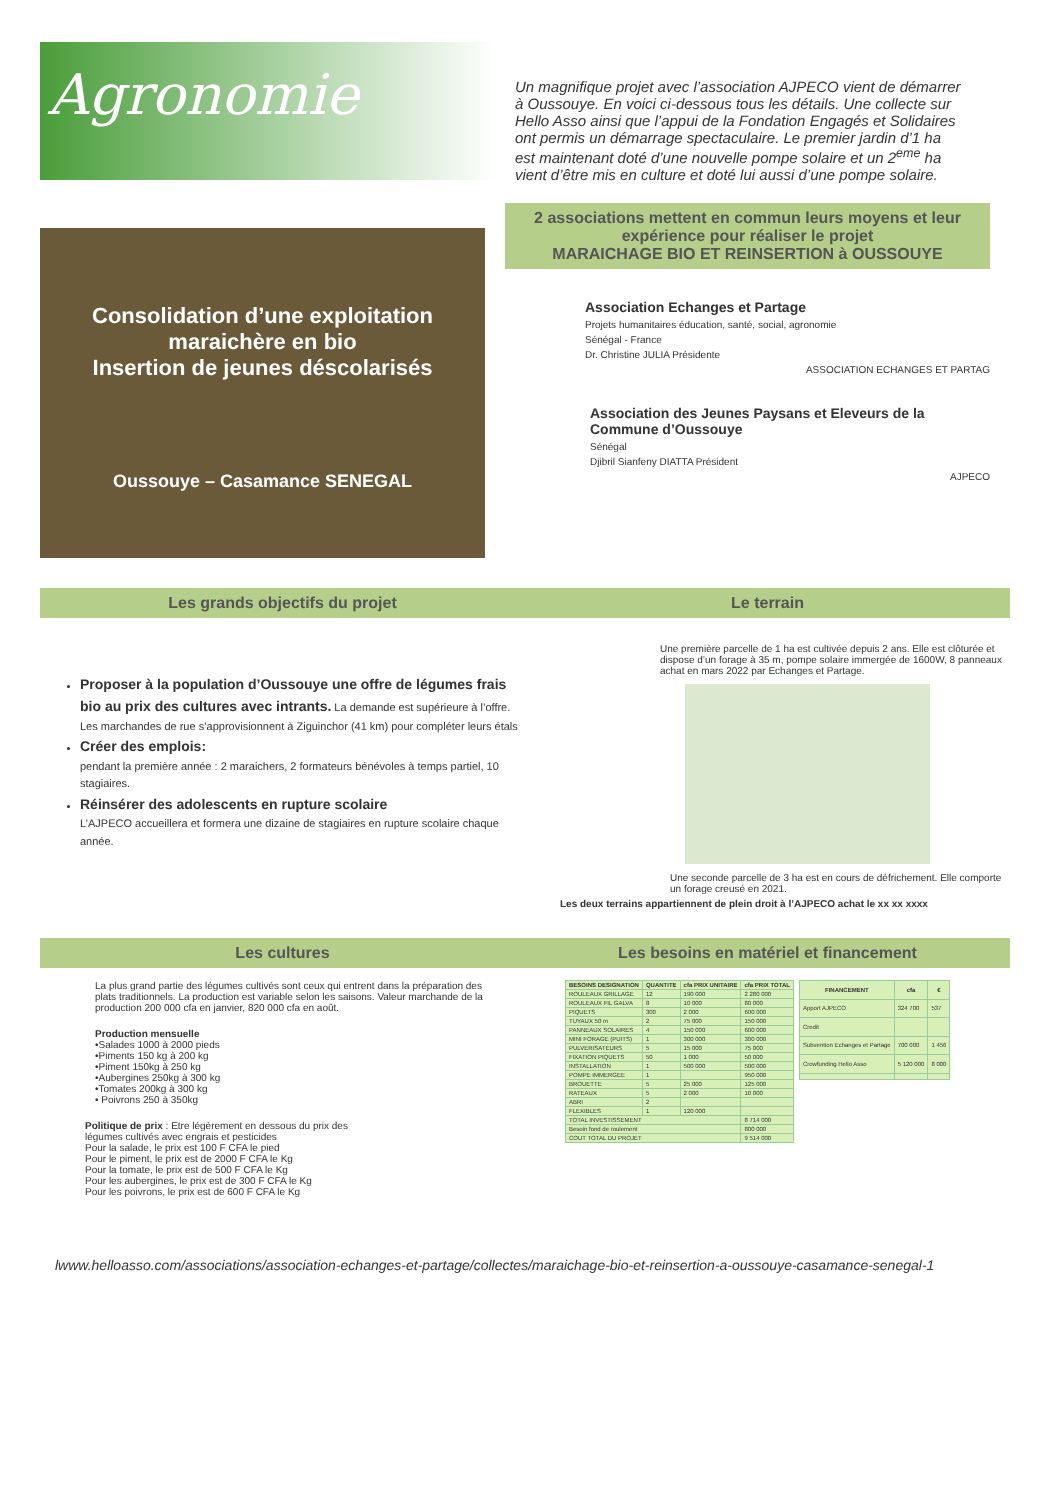Agronomie
Un magnifique projet avec l’association AJPECO vient de démarrer à Oussouye. En voici ci-dessous tous les détails. Une collecte sur Hello Asso ainsi que l’appui de la Fondation Engagés et Solidaires ont permis un démarrage spectaculaire. Le premier jardin d’1 ha est maintenant doté d’une nouvelle pompe solaire et un 2<sup>eme</sup> ha vient d’être mis en culture et doté lui aussi d’une pompe solaire.
Consolidation d’une exploitation maraichère en bio
Insertion de jeunes déscolarisés
Oussouye – Casamance SENEGAL
2 associations mettent en commun leurs moyens et leur expérience pour réaliser le projet
MARAICHAGE BIO ET REINSERTION à OUSSOUYE
Association Echanges et Partage
Projets humanitaires éducation, santé, social, agronomie
Sénégal - France
Dr. Christine JULIA Présidente
ASSOCIATION ECHANGES ET PARTAG
Association des Jeunes Paysans et Eleveurs de la Commune d’Oussouye
Sénégal
Djibril Sianfeny DIATTA Président
AJPECO
Les grands objectifs du projet
Proposer à la population d’Oussouye une offre de légumes frais bio au prix des cultures avec intrants. La demande est supérieure à l’offre. Les marchandes de rue s’approvisionnent à Ziguinchor (41 km) pour compléter leurs étals
Créer des emplois:
pendant la première année : 2 maraichers, 2 formateurs bénévoles à temps partiel, 10 stagiaires.
Réinsérer des adolescents en rupture scolaire
L’AJPECO accueillera et formera une dizaine de stagiaires en rupture scolaire chaque année.
Le terrain
Une première parcelle de 1 ha est cultivée depuis 2 ans. Elle est clôturée et dispose d’un forage à 35 m, pompe solaire immergée de 1600W, 8 panneaux achat en mars 2022 par Echanges et Partage.
Une seconde parcelle de 3 ha est en cours de défrichement. Elle comporte un forage creusé en 2021.
Les deux terrains appartiennent de plein droit à l’AJPECO achat le xx xx xxxx
Les cultures
La plus grand partie des légumes cultivés sont ceux qui entrent dans la préparation des plats traditionnels. La production est variable selon les saisons. Valeur marchande de la production 200 000 cfa en janvier, 820 000 cfa en août.
Production mensuelle
•Salades 1000 à 2000 pieds
•Piments 150 kg à 200 kg
•Piment 150kg à 250 kg
•Aubergines 250kg à 300 kg
•Tomates 200kg à 300 kg
• Poivrons 250 à 350kg
Politique de prix : Etre légèrement en dessous du prix des légumes cultivés avec engrais et pesticides
Pour la salade, le prix est 100 F CFA le pied
Pour le piment, le prix est de 2000 F CFA le Kg
Pour la tomate, le prix est de 500 F CFA le Kg
Pour les aubergines, le prix est de 300 F CFA le Kg
Pour les poivrons, le prix est de 600 F CFA le Kg
Les besoins en matériel et financement
| BESOINS DESIGNATION | QUANTITE | cfa PRIX UNITAIRE | cfa PRIX TOTAL |
| --- | --- | --- | --- |
| ROULEAUX GRILLAGE | 12 | 190 000 | 2 280 000 |
| ROULEAUX FIL GALVA | 8 | 10 000 | 80 000 |
| PIQUETS | 300 | 2 000 | 600 000 |
| TUYAUX 50 m | 2 | 75 000 | 150 000 |
| PANNEAUX SOLAIRES | 4 | 150 000 | 600 000 |
| MINI FORAGE (PUITS) | 1 | 300 000 | 300 000 |
| PULVERISATEURS | 5 | 15 000 | 75 000 |
| FIXATION PIQUETS | 50 | 1 000 | 50 000 |
| INSTALLATION | 1 | 500 000 | 500 000 |
| POMPE IMMERGEE | 1 | | 950 000 |
| BROUETTE | 5 | 25 000 | 125 000 |
| RATEAUX | 5 | 2 000 | 10 000 |
| ABRI | 2 | | |
| FLEXIBLES | 1 | 120 000 | |
| TOTAL INVESTISSEMENT | | | 8 714 000 |
| Besoin fond de roulement | | | 800 000 |
| COUT TOTAL DU PROJET | | | 9 514 000 |
| FINANCEMENT | cfa | € |
| --- | --- | --- |
| Apport AJPECO | 324 700 | 537 |
| Credit | | |
| Subvention Echanges et Partage | 700 000 | 1 456 |
| Crowfunding Hello Asso | 5 120 000 | 8 000 |
lwww.helloasso.com/associations/association-echanges-et-partage/collectes/maraichage-bio-et-reinsertion-a-oussouye-casamance-senegal-1